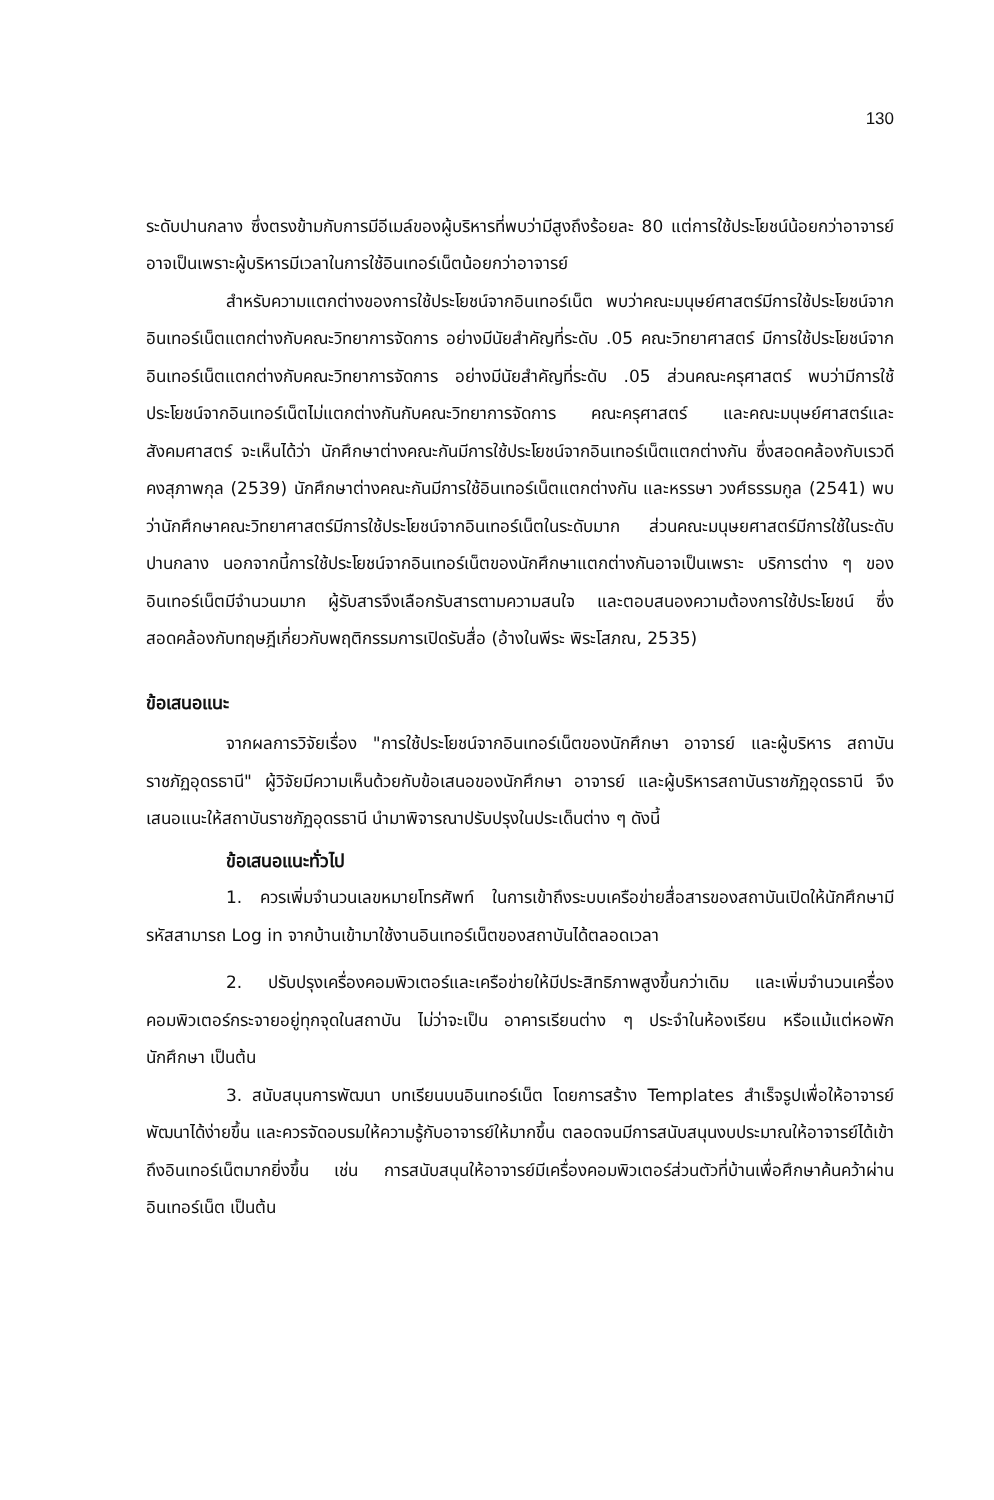130
ระดับปานกลาง ซึ่งตรงข้ามกับการมีอีเมล์ของผู้บริหารที่พบว่ามีสูงถึงร้อยละ 80 แต่การใช้ประโยชน์น้อยกว่าอาจารย์ อาจเป็นเพราะผู้บริหารมีเวลาในการใช้อินเทอร์เน็ตน้อยกว่าอาจารย์
สำหรับความแตกต่างของการใช้ประโยชน์จากอินเทอร์เน็ต พบว่าคณะมนุษย์ศาสตร์มีการใช้ประโยชน์จากอินเทอร์เน็ตแตกต่างกับคณะวิทยาการจัดการ อย่างมีนัยสำคัญที่ระดับ .05 คณะวิทยาศาสตร์ มีการใช้ประโยชน์จากอินเทอร์เน็ตแตกต่างกับคณะวิทยาการจัดการ อย่างมีนัยสำคัญที่ระดับ .05 ส่วนคณะครุศาสตร์ พบว่ามีการใช้ประโยชน์จากอินเทอร์เน็ตไม่แตกต่างกันกับคณะวิทยาการจัดการ คณะครุศาสตร์ และคณะมนุษย์ศาสตร์และสังคมศาสตร์ จะเห็นได้ว่า นักศึกษาต่างคณะกันมีการใช้ประโยชน์จากอินเทอร์เน็ตแตกต่างกัน ซึ่งสอดคล้องกับเรวดี คงสุภาพกุล (2539) นักศึกษาต่างคณะกันมีการใช้อินเทอร์เน็ตแตกต่างกัน และหรรษา วงศ์ธรรมกูล (2541) พบว่านักศึกษาคณะวิทยาศาสตร์มีการใช้ประโยชน์จากอินเทอร์เน็ตในระดับมาก ส่วนคณะมนุษยศาสตร์มีการใช้ในระดับปานกลาง นอกจากนี้การใช้ประโยชน์จากอินเทอร์เน็ตของนักศึกษาแตกต่างกันอาจเป็นเพราะ บริการต่าง ๆ ของอินเทอร์เน็ตมีจำนวนมาก ผู้รับสารจึงเลือกรับสารตามความสนใจ และตอบสนองความต้องการใช้ประโยชน์ ซึ่งสอดคล้องกับทฤษฎีเกี่ยวกับพฤติกรรมการเปิดรับสื่อ (อ้างในพีระ พิระโสภณ, 2535)
ข้อเสนอแนะ
จากผลการวิจัยเรื่อง "การใช้ประโยชน์จากอินเทอร์เน็ตของนักศึกษา อาจารย์ และผู้บริหาร สถาบันราชภัฏอุดรธานี" ผู้วิจัยมีความเห็นด้วยกับข้อเสนอของนักศึกษา อาจารย์ และผู้บริหารสถาบันราชภัฏอุดรธานี จึงเสนอแนะให้สถาบันราชภัฏอุดรธานี นำมาพิจารณาปรับปรุงในประเด็นต่าง ๆ ดังนี้
ข้อเสนอแนะทั่วไป
1. ควรเพิ่มจำนวนเลขหมายโทรศัพท์ ในการเข้าถึงระบบเครือข่ายสื่อสารของสถาบันเปิดให้นักศึกษามีรหัสสามารถ Log in จากบ้านเข้ามาใช้งานอินเทอร์เน็ตของสถาบันได้ตลอดเวลา
2. ปรับปรุงเครื่องคอมพิวเตอร์และเครือข่ายให้มีประสิทธิภาพสูงขึ้นกว่าเดิม และเพิ่มจำนวนเครื่องคอมพิวเตอร์กระจายอยู่ทุกจุดในสถาบัน ไม่ว่าจะเป็น อาคารเรียนต่าง ๆ ประจำในห้องเรียน หรือแม้แต่หอพักนักศึกษา เป็นต้น
3. สนับสนุนการพัฒนา บทเรียนบนอินเทอร์เน็ต โดยการสร้าง Templates สำเร็จรูปเพื่อให้อาจารย์พัฒนาได้ง่ายขึ้น และควรจัดอบรมให้ความรู้กับอาจารย์ให้มากขึ้น ตลอดจนมีการสนับสนุนงบประมาณให้อาจารย์ได้เข้าถึงอินเทอร์เน็ตมากยิ่งขึ้น เช่น การสนับสนุนให้อาจารย์มีเครื่องคอมพิวเตอร์ส่วนตัวที่บ้านเพื่อศึกษาค้นคว้าผ่านอินเทอร์เน็ต เป็นต้น